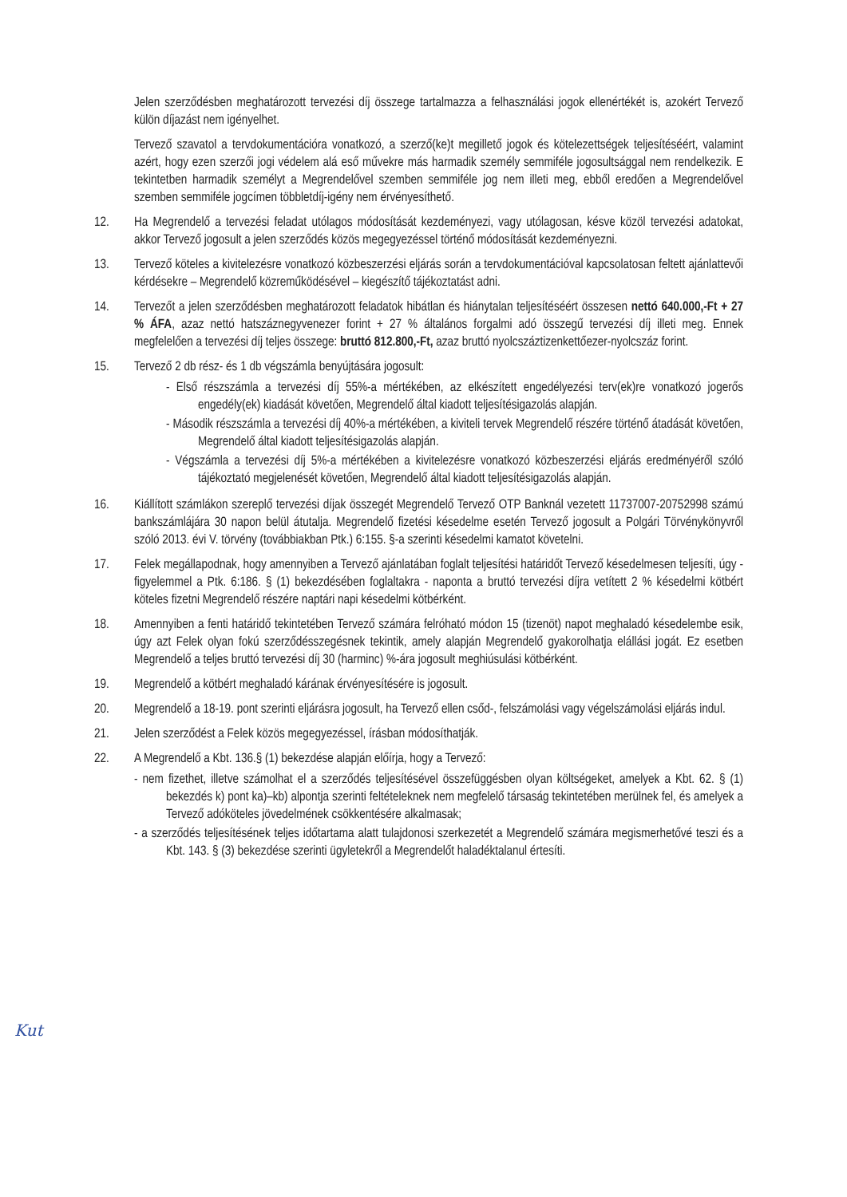Jelen szerződésben meghatározott tervezési díj összege tartalmazza a felhasználási jogok ellenértékét is, azokért Tervező külön díjazást nem igényelhet.
Tervező szavatol a tervdokumentációra vonatkozó, a szerző(ke)t megillető jogok és kötelezettségek teljesítéséért, valamint azért, hogy ezen szerzői jogi védelem alá eső művekre más harmadik személy semmiféle jogosultsággal nem rendelkezik. E tekintetben harmadik személyt a Megrendelővel szemben semmiféle jog nem illeti meg, ebből eredően a Megrendelővel szemben semmiféle jogcímen többletdíj-igény nem érvényesíthető.
12. Ha Megrendelő a tervezési feladat utólagos módosítását kezdeményezi, vagy utólagosan, késve közöl tervezési adatokat, akkor Tervező jogosult a jelen szerződés közös megegyezéssel történő módosítását kezdeményezni.
13. Tervező köteles a kivitelezésre vonatkozó közbeszerzési eljárás során a tervdokumentációval kapcsolatosan feltett ajánlattevői kérdésekre – Megrendelő közreműködésével – kiegészítő tájékoztatást adni.
14. Tervezőt a jelen szerződésben meghatározott feladatok hibátlan és hiánytalan teljesítéséért összesen nettó 640.000,-Ft + 27 % ÁFA, azaz nettó hatszáznegyvenezer forint + 27 % általános forgalmi adó összegű tervezési díj illeti meg. Ennek megfelelően a tervezési díj teljes összege: bruttó 812.800,-Ft, azaz bruttó nyolcszáztizenkettőezer-nyolcszáz forint.
15. Tervező 2 db rész- és 1 db végszámla benyújtására jogosult:
- Első részszámla a tervezési díj 55%-a mértékében, az elkészített engedélyezési terv(ek)re vonatkozó jogerős engedély(ek) kiadását követően, Megrendelő által kiadott teljesítésigazolás alapján.
- Második részszámla a tervezési díj 40%-a mértékében, a kiviteli tervek Megrendelő részére történő átadását követően, Megrendelő által kiadott teljesítésigazolás alapján.
- Végszámla a tervezési díj 5%-a mértékében a kivitelezésre vonatkozó közbeszerzési eljárás eredményéről szóló tájékoztató megjelenését követően, Megrendelő által kiadott teljesítésigazolás alapján.
16. Kiállított számlákon szereplő tervezési díjak összegét Megrendelő Tervező OTP Banknál vezetett 11737007-20752998 számú bankszámlájára 30 napon belül átutalja. Megrendelő fizetési késedelme esetén Tervező jogosult a Polgári Törvénykönyvről szóló 2013. évi V. törvény (továbbiakban Ptk.) 6:155. §-a szerinti késedelmi kamatot követelni.
17. Felek megállapodnak, hogy amennyiben a Tervező ajánlatában foglalt teljesítési határidőt Tervező késedelmesen teljesíti, úgy - figyelemmel a Ptk. 6:186. § (1) bekezdésében foglaltakra - naponta a bruttó tervezési díjra vetített 2 % késedelmi kötbért köteles fizetni Megrendelő részére naptári napi késedelmi kötbérként.
18. Amennyiben a fenti határidő tekintetében Tervező számára felróható módon 15 (tizenöt) napot meghaladó késedelembe esik, úgy azt Felek olyan fokú szerződésszegésnek tekintik, amely alapján Megrendelő gyakorolhatja elállási jogát. Ez esetben Megrendelő a teljes bruttó tervezési díj 30 (harminc) %-ára jogosult meghiúsulási kötbérként.
19. Megrendelő a kötbért meghaladó kárának érvényesítésére is jogosult.
20. Megrendelő a 18-19. pont szerinti eljárásra jogosult, ha Tervező ellen csőd-, felszámolási vagy végelszámolási eljárás indul.
21. Jelen szerződést a Felek közös megegyezéssel, írásban módosíthatják.
22. A Megrendelő a Kbt. 136.§ (1) bekezdése alapján előírja, hogy a Tervező:
- nem fizethet, illetve számolhat el a szerződés teljesítésével összefüggésben olyan költségeket, amelyek a Kbt. 62. § (1) bekezdés k) pont ka)–kb) alpontja szerinti feltételeknek nem megfelelő társaság tekintetében merülnek fel, és amelyek a Tervező adóköteles jövedelmének csökkentésére alkalmasak;
- a szerződés teljesítésének teljes időtartama alatt tulajdonosi szerkezetét a Megrendelő számára megismerhetővé teszi és a Kbt. 143. § (3) bekezdése szerinti ügyletekről a Megrendelőt haladéktalanul értesíti.
Kut